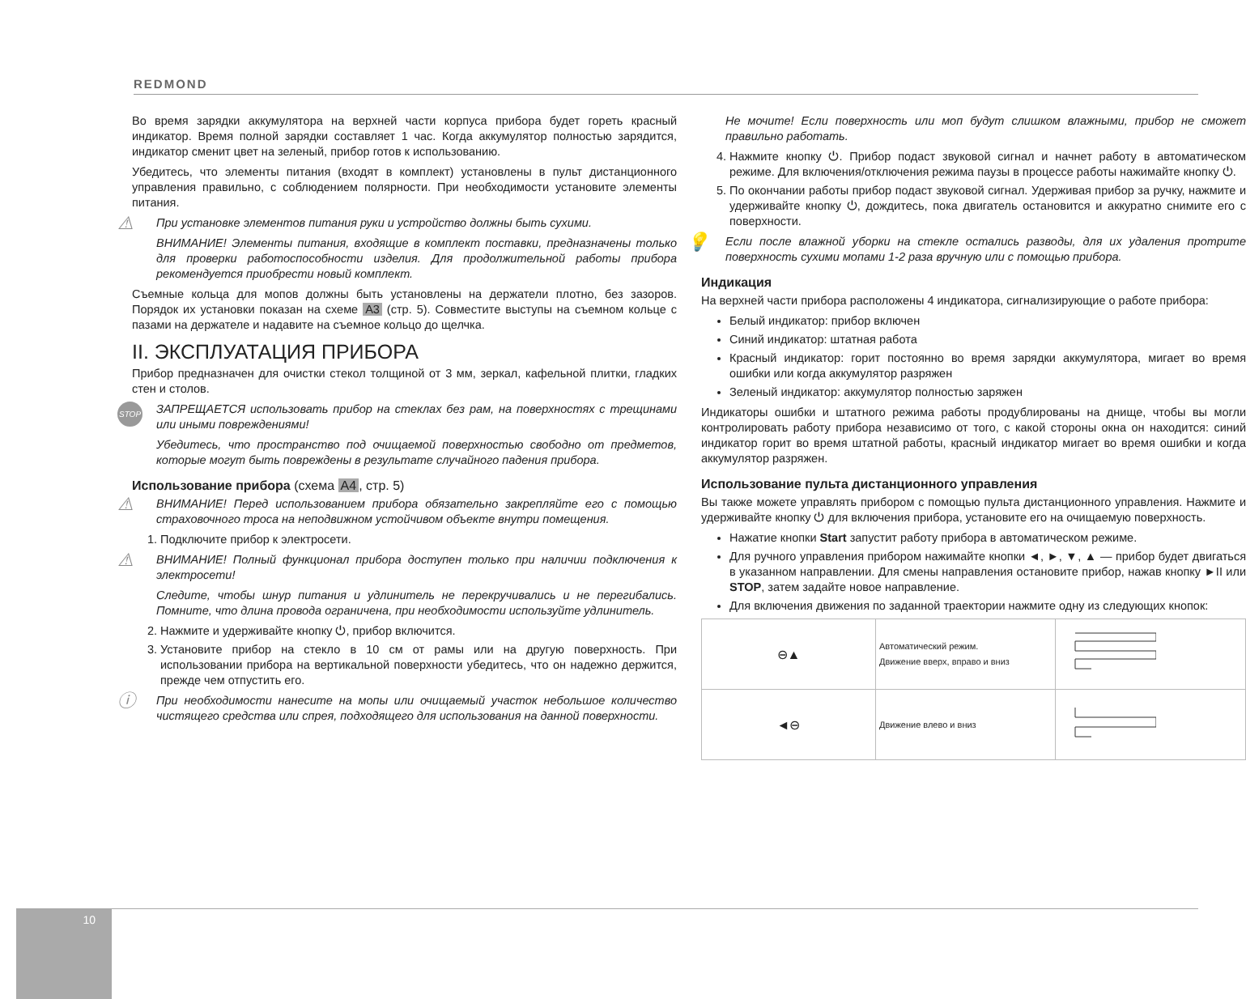REDMOND
Во время зарядки аккумулятора на верхней части корпуса прибора будет гореть красный индикатор. Время полной зарядки составляет 1 час. Когда аккумулятор полностью зарядится, индикатор сменит цвет на зеленый, прибор готов к использованию.
Убедитесь, что элементы питания (входят в комплект) установлены в пульт дистанционного управления правильно, с соблюдением полярности. При необходимости установите элементы питания.
⚠
При установке элементов питания руки и устройство должны быть сухими.
ВНИМАНИЕ! Элементы питания, входящие в комплект поставки, предназначены только для проверки работоспособности изделия. Для продолжительной работы прибора рекомендуется приобрести новый комплект.
Съемные кольца для мопов должны быть установлены на держатели плотно, без зазоров. Порядок их установки показан на схеме A3 (стр. 5). Совместите выступы на съемном кольце с пазами на держателе и надавите на съемное кольцо до щелчка.
II. ЭКСПЛУАТАЦИЯ ПРИБОРА
Прибор предназначен для очистки стекол толщиной от 3 мм, зеркал, кафельной плитки, гладких стен и столов.
STOP
ЗАПРЕЩАЕТСЯ использовать прибор на стеклах без рам, на поверхностях с трещинами или иными повреждениями!
Убедитесь, что пространство под очищаемой поверхностью свободно от предметов, которые могут быть повреждены в результате случайного падения прибора.
Использование прибора (схема A4, стр. 5)
⚠
ВНИМАНИЕ! Перед использованием прибора обязательно закрепляйте его с помощью страховочного троса на неподвижном устойчивом объекте внутри помещения.
1. Подключите прибор к электросети.
⚠
ВНИМАНИЕ! Полный функционал прибора доступен только при наличии подключения к электросети!
Следите, чтобы шнур питания и удлинитель не перекручивались и не перегибались. Помните, что длина провода ограничена, при необходимости используйте удлинитель.
2. Нажмите и удерживайте кнопку ⏻, прибор включится.
3. Установите прибор на стекло в 10 см от рамы или на другую поверхность. При использовании прибора на вертикальной поверхности убедитесь, что он надежно держится, прежде чем отпустить его.
ⓘ
При необходимости нанесите на мопы или очищаемый участок небольшое количество чистящего средства или спрея, подходящего для использования на данной поверхности.
Не мочите! Если поверхность или моп будут слишком влажными, прибор не сможет правильно работать.
4. Нажмите кнопку ⏻. Прибор подаст звуковой сигнал и начнет работу в автоматическом режиме. Для включения/отключения режима паузы в процессе работы нажимайте кнопку ⏻.
5. По окончании работы прибор подаст звуковой сигнал. Удерживая прибор за ручку, нажмите и удерживайте кнопку ⏻, дождитесь, пока двигатель остановится и аккуратно снимите его с поверхности.
💡
Если после влажной уборки на стекле остались разводы, для их удаления протрите поверхность сухими мопами 1-2 раза вручную или с помощью прибора.
Индикация
На верхней части прибора расположены 4 индикатора, сигнализирующие о работе прибора:
Белый индикатор: прибор включен
Синий индикатор: штатная работа
Красный индикатор: горит постоянно во время зарядки аккумулятора, мигает во время ошибки или когда аккумулятор разряжен
Зеленый индикатор: аккумулятор полностью заряжен
Индикаторы ошибки и штатного режима работы продублированы на днище, чтобы вы могли контролировать работу прибора независимо от того, с какой стороны окна он находится: синий индикатор горит во время штатной работы, красный индикатор мигает во время ошибки и когда аккумулятор разряжен.
Использование пульта дистанционного управления
Вы также можете управлять прибором с помощью пульта дистанционного управления. Нажмите и удерживайте кнопку ⏻ для включения прибора, установите его на очищаемую поверхность.
Нажатие кнопки Start запустит работу прибора в автоматическом режиме.
Для ручного управления прибором нажимайте кнопки ◄, ►, ▼, ▲ — прибор будет двигаться в указанном направлении. Для смены направления остановите прибор, нажав кнопку ►II или STOP, затем задайте новое направление.
Для включения движения по заданной траектории нажмите одну из следующих кнопок:
| ⊖▲ | Автоматический режим. Движение вверх, вправо и вниз | |
| ◄⊖ | Движение влево и вниз | |
10